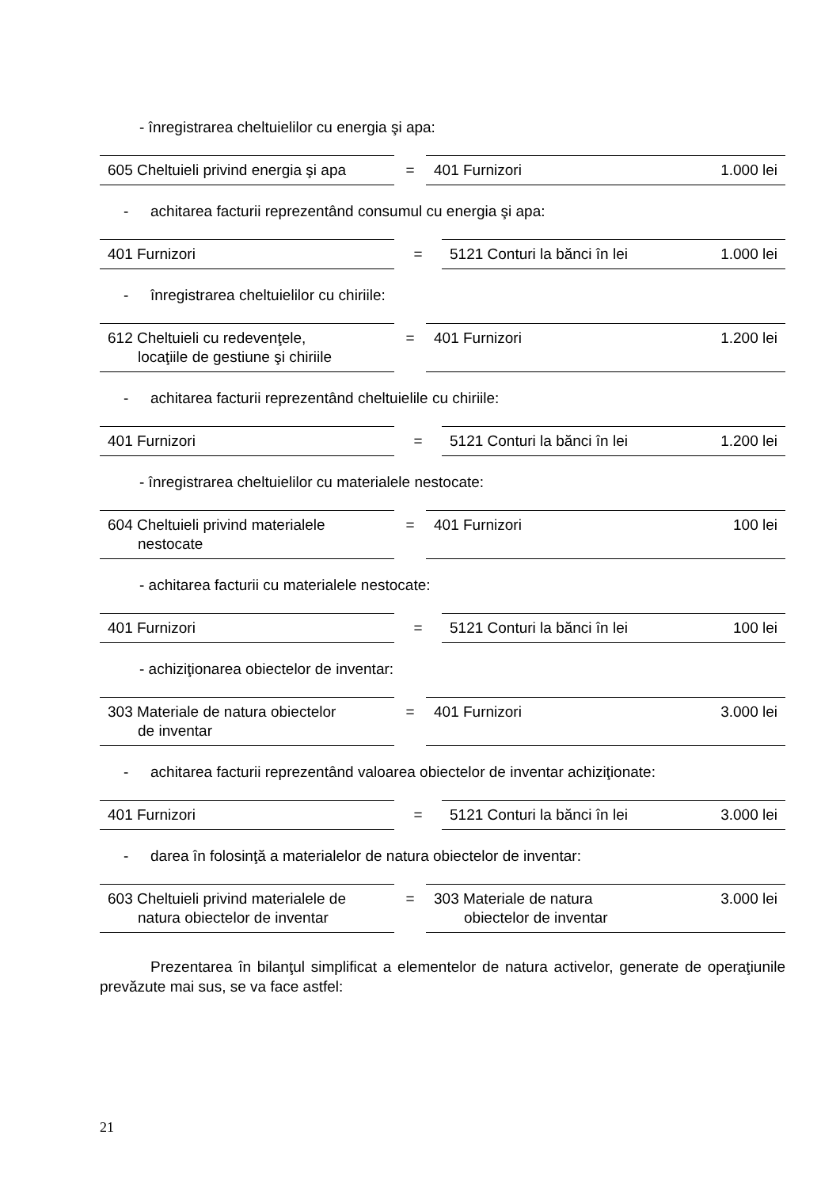- înregistrarea cheltuielilor cu energia şi apa:
| 605 Cheltuieli privind energia şi apa | = | 401 Furnizori | 1.000 lei |
- achitarea facturii reprezentând consumul cu energia şi apa:
| 401 Furnizori | = | 5121 Conturi la bănci în lei | 1.000 lei |
- înregistrarea cheltuielilor cu chiriile:
| 612 Cheltuieli cu redevenţele, locaţiile de gestiune şi chiriile | = | 401 Furnizori | 1.200 lei |
- achitarea facturii reprezentând cheltuielile cu chiriile:
| 401 Furnizori | = | 5121 Conturi la bănci în lei | 1.200 lei |
- înregistrarea cheltuielilor cu materialele nestocate:
| 604 Cheltuieli privind materialele nestocate | = | 401 Furnizori | 100 lei |
- achitarea facturii cu materialele nestocate:
| 401 Furnizori | = | 5121 Conturi la bănci în lei | 100 lei |
- achiziţionarea obiectelor de inventar:
| 303 Materiale de natura obiectelor de inventar | = | 401 Furnizori | 3.000 lei |
- achitarea facturii reprezentând valoarea obiectelor de inventar achiziţionate:
| 401 Furnizori | = | 5121 Conturi la bănci în lei | 3.000 lei |
- darea în folosinţă a materialelor de natura obiectelor de inventar:
| 603 Cheltuieli privind materialele de natura obiectelor de inventar | = | 303 Materiale de natura obiectelor de inventar | 3.000 lei |
Prezentarea în bilanţul simplificat a elementelor de natura activelor, generate de operaţiunile prevăzute mai sus, se va face astfel:
21